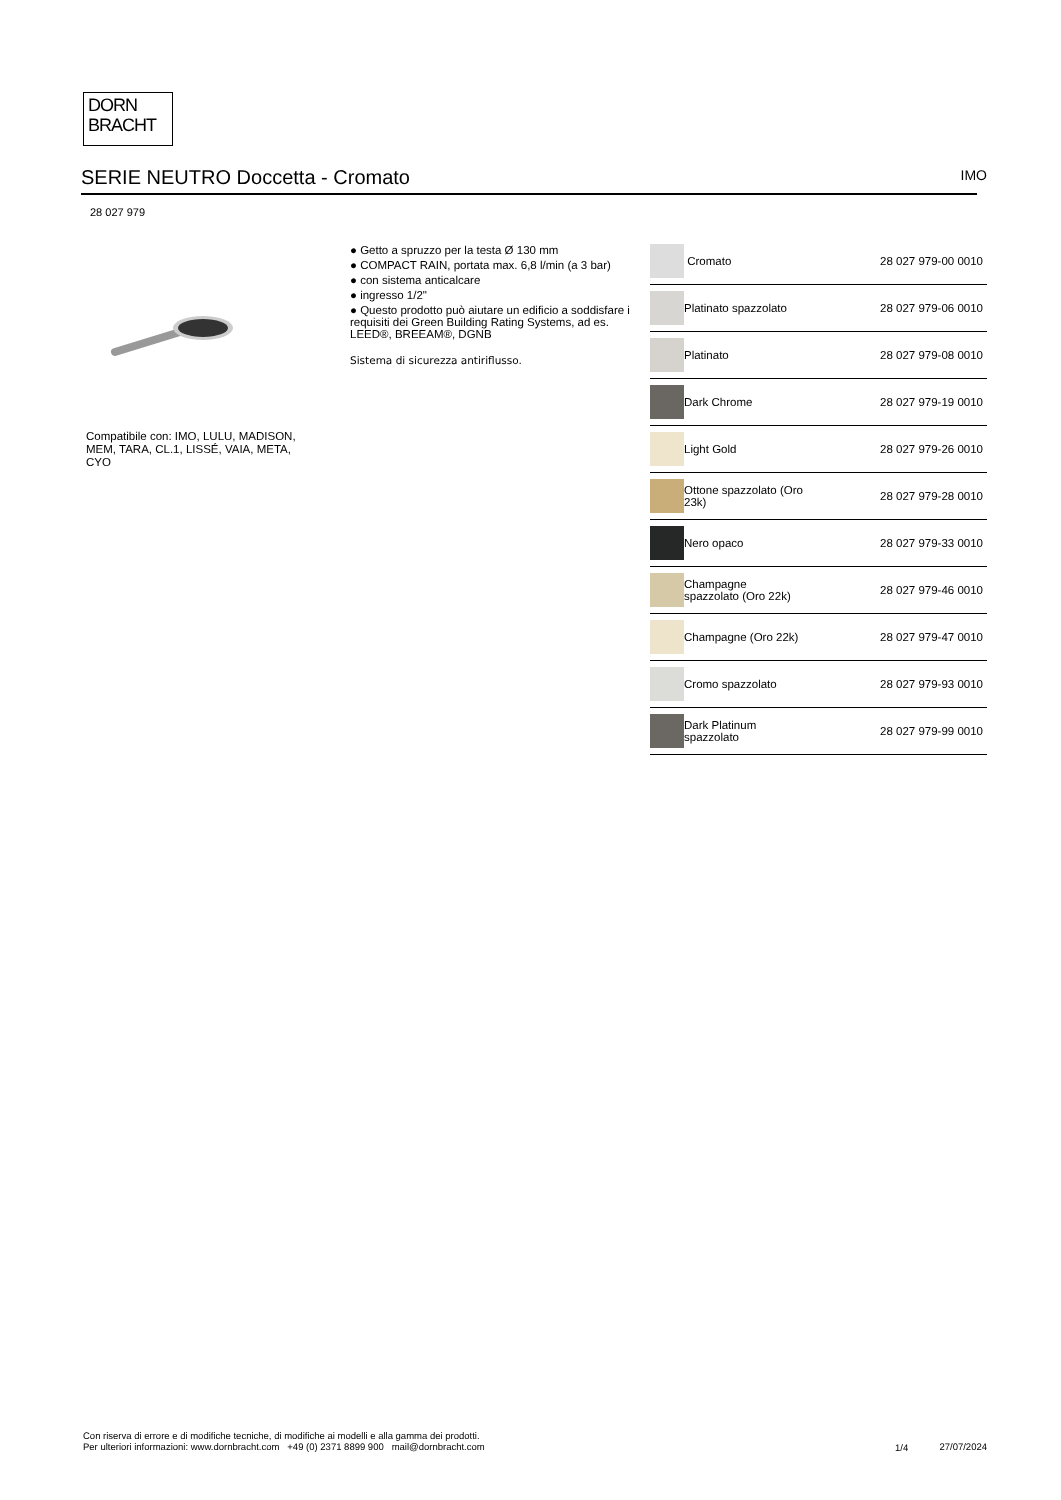DORN
BRACHT
SERIE NEUTRO Doccetta - Cromato IMO
28 027 979
Compatibile con: IMO, LULU, MADISON, MEM, TARA, CL.1, LISSÉ, VAIA, META, CYO
● Getto a spruzzo per la testa Ø 130 mm
● COMPACT RAIN, portata max. 6,8 l/min (a 3 bar)
● con sistema anticalcare
● ingresso 1/2"
● Questo prodotto può aiutare un edificio a soddisfare i requisiti dei Green Building Rating Systems, ad es. LEED®, BREEAM®, DGNB
Sistema di sicurezza antiriflusso.
| | Cromato | 28 027 979-00 0010 |
| | Platinato spazzolato | 28 027 979-06 0010 |
| | Platinato | 28 027 979-08 0010 |
| | Dark Chrome | 28 027 979-19 0010 |
| | Light Gold | 28 027 979-26 0010 |
| | Ottone spazzolato (Oro 23k) | 28 027 979-28 0010 |
| | Nero opaco | 28 027 979-33 0010 |
| | Champagne spazzolato (Oro 22k) | 28 027 979-46 0010 |
| | Champagne (Oro 22k) | 28 027 979-47 0010 |
| | Cromo spazzolato | 28 027 979-93 0010 |
| | Dark Platinum spazzolato | 28 027 979-99 0010 |
Con riserva di errore e di modifiche tecniche, di modifiche ai modelli e alla gamma dei prodotti.
Per ulteriori informazioni: www.dornbracht.com +49 (0) 2371 8899 900 mail@dornbracht.com
1/4 27/07/2024